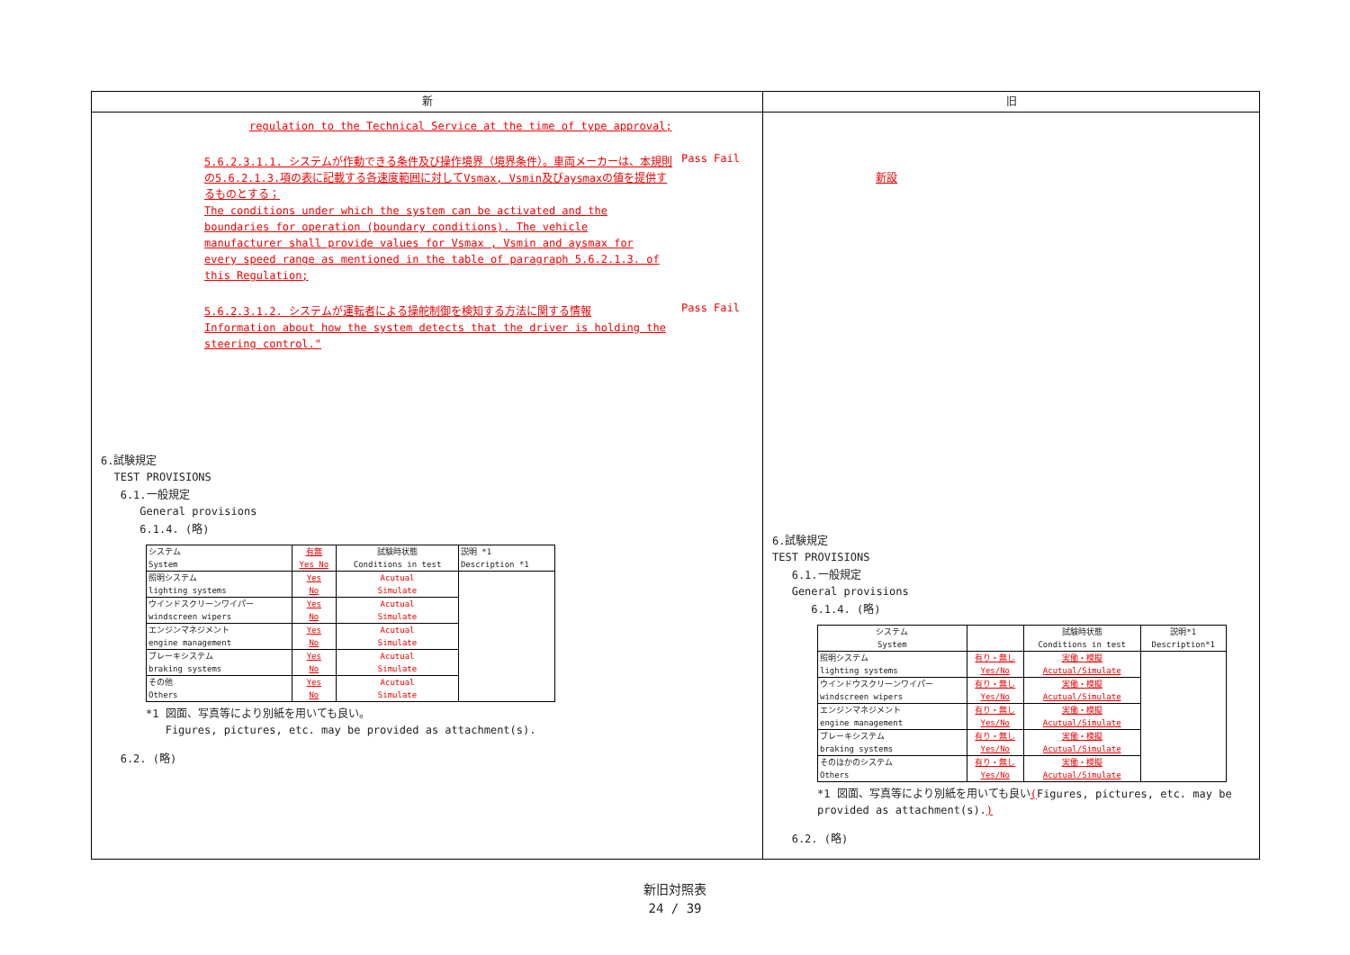新
regulation to the Technical Service at the time of type approval;
5.6.2.3.1.1. システムが作動できる条件及び操作境界（境界条件）。車両メーカーは、本規則の5.6.2.1.3.項の表に記載する各速度範囲に対してVsmax, Vsmin及びaysmaxの値を提供するものとする；
The conditions under which the system can be activated and the boundaries for operation (boundary conditions). The vehicle manufacturer shall provide values for Vsmax , Vsmin and aysmax for every speed range as mentioned in the table of paragraph 5.6.2.1.3. of this Regulation;
Pass Fail
5.6.2.3.1.2. システムが運転者による操舵制御を検知する方法に関する情報
Information about how the system detects that the driver is holding the steering control."
Pass Fail
6.試験規定
TEST PROVISIONS
6.1.一般規定
General provisions
6.1.4. (略)
| システム System | 有無 Yes No | 試験時状態 Conditions in test | 説明 *1 Description *1 |
| 照明システム lighting systems | Yes No | Acutual Simulate | |
| ウインドスクリーンワイパー windscreen wipers | Yes No | Acutual Simulate | |
| エンジンマネジメント engine management | Yes No | Acutual Simulate | |
| ブレーキシステム braking systems | Yes No | Acutual Simulate | |
| その他 Others | Yes No | Acutual Simulate | |
*1 図面、写真等により別紙を用いても良い。
Figures, pictures, etc. may be provided as attachment(s).
6.2. (略)
旧
新設
6.試験規定
TEST PROVISIONS
6.1.一般規定
General provisions
6.1.4. (略)
| システム System | | 試験時状態 Conditions in test | 説明*1 Description*1 |
| 照明システム lighting systems | 有り・無し Yes/No | 実働・模擬 Acutual/Simulate | |
| ウインドウスクリーンワイパー windscreen wipers | 有り・無し Yes/No | 実働・模擬 Acutual/Simulate | |
| エンジンマネジメント engine management | 有り・無し Yes/No | 実働・模擬 Acutual/Simulate | |
| ブレーキシステム braking systems | 有り・無し Yes/No | 実働・模擬 Acutual/Simulate | |
| そのほかのシステム Others | 有り・無し Yes/No | 実働・模擬 Acutual/Simulate | |
*1 図面、写真等により別紙を用いても良い(Figures, pictures, etc. may be provided as attachment(s).)
6.2. (略)
新旧対照表
24 / 39